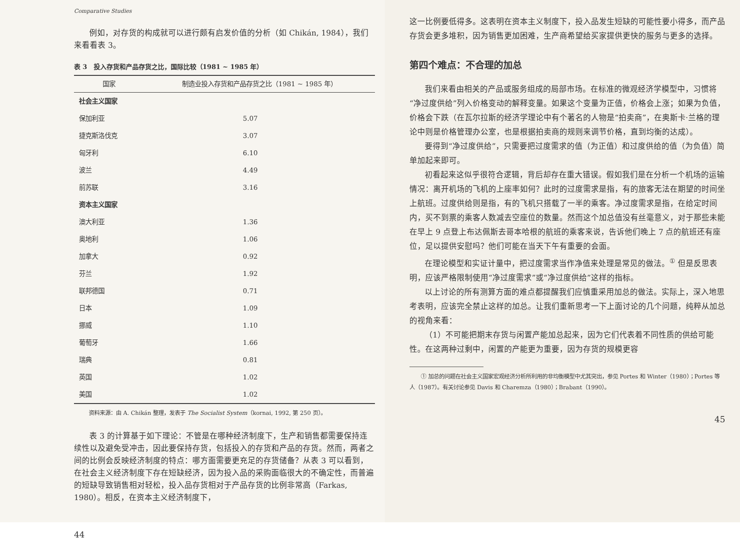Comparative Studies
例如，对存货的构成就可以进行颇有启发价值的分析（如 Chikán, 1984），我们来看看表 3。
表 3　投入存货和产品存货之比，国际比较（1981 ~ 1985 年）
| 国家 | 制造业投入存货和产品存货之比（1981 ~ 1985 年） |
| --- | --- |
| 社会主义国家 | |
| 保加利亚 | 5.07 |
| 捷克斯洛伐克 | 3.07 |
| 匈牙利 | 6.10 |
| 波兰 | 4.49 |
| 前苏联 | 3.16 |
| 资本主义国家 | |
| 澳大利亚 | 1.36 |
| 奥地利 | 1.06 |
| 加拿大 | 0.92 |
| 芬兰 | 1.92 |
| 联邦德国 | 0.71 |
| 日本 | 1.09 |
| 挪威 | 1.10 |
| 葡萄牙 | 1.66 |
| 瑞典 | 0.81 |
| 英国 | 1.02 |
| 美国 | 1.02 |
资料来源：由 A. Chikán 整理，发表于 The Socialist System（kornai, 1992, 第 250 页）。
表 3 的计算基于如下理论：不管是在哪种经济制度下，生产和销售都需要保持连续性以及避免受冲击，因此要保持存货，包括投入的存货和产品的存货。然而，两者之间的比例会反映经济制度的特点：哪方面需要更充足的存货储备？从表 3 可以看到，在社会主义经济制度下存在短缺经济，因为投入品的采购面临很大的不确定性，而普遍的短缺导致销售相对轻松，投入品存货相对于产品存货的比例非常高（Farkas, 1980）。相反，在资本主义经济制度下，
44
这一比例要低得多。这表明在资本主义制度下，投入品发生短缺的可能性要小得多，而产品存货会更多堆积，因为销售更加困难，生产商希望给买家提供更快的服务与更多的选择。
第四个难点：不合理的加总
我们来看由相关的产品或服务组成的局部市场。在标准的微观经济学模型中，习惯将“净过度供给”列入价格变动的解释变量。如果这个变量为正值，价格会上涨；如果为负值，价格会下跌（在瓦尔拉斯的经济学理论中有个著名的人物是“拍卖商”，在奥斯卡·兰格的理论中则是价格管理办公室，也是根据拍卖商的规则来调节价格，直到均衡的达成）。
要得到“净过度供给”，只需要把过度需求的值（为正值）和过度供给的值（为负值）简单加起来即可。
初看起来这似乎很符合逻辑，背后却存在重大错误。假如我们是在分析一个机场的运输情况：离开机场的飞机的上座率如何？此时的过度需求是指，有的旅客无法在期望的时间坐上航班。过度供给则是指，有的飞机只搭载了一半的乘客。净过度需求是指，在给定时间内，买不到票的乘客人数减去空座位的数量。然而这个加总值没有丝毫意义，对于那些未能在早上 9 点登上布达佩斯去哥本哈根的航班的乘客来说，告诉他们晚上 7 点的航班还有座位，足以提供安慰吗？他们可能在当天下午有重要的会面。
在理论模型和实证计量中，把过度需求当作净值来处理是常见的做法。<sup>①</sup> 但是反思表明，应该严格限制使用“净过度需求”或“净过度供给”这样的指标。
以上讨论的所有测算方面的难点都提醒我们应慎重采用加总的做法。实际上，深入地思考表明，应该完全禁止这样的加总。让我们重新思考一下上面讨论的几个问题，纯粹从加总的视角来看：
（1）不可能把期末存货与闲置产能加总起来，因为它们代表着不同性质的供给可能性。在这两种过剩中，闲置的产能更为重要，因为存货的规模更容
① 加总的问题在社会主义国家宏观经济分析所利用的非均衡模型中尤其突出，参见 Portes 和 Winter（1980）；Portes 等人（1987）。有关讨论参见 Davis 和 Charemza（1980）；Brabant（1990）。
45